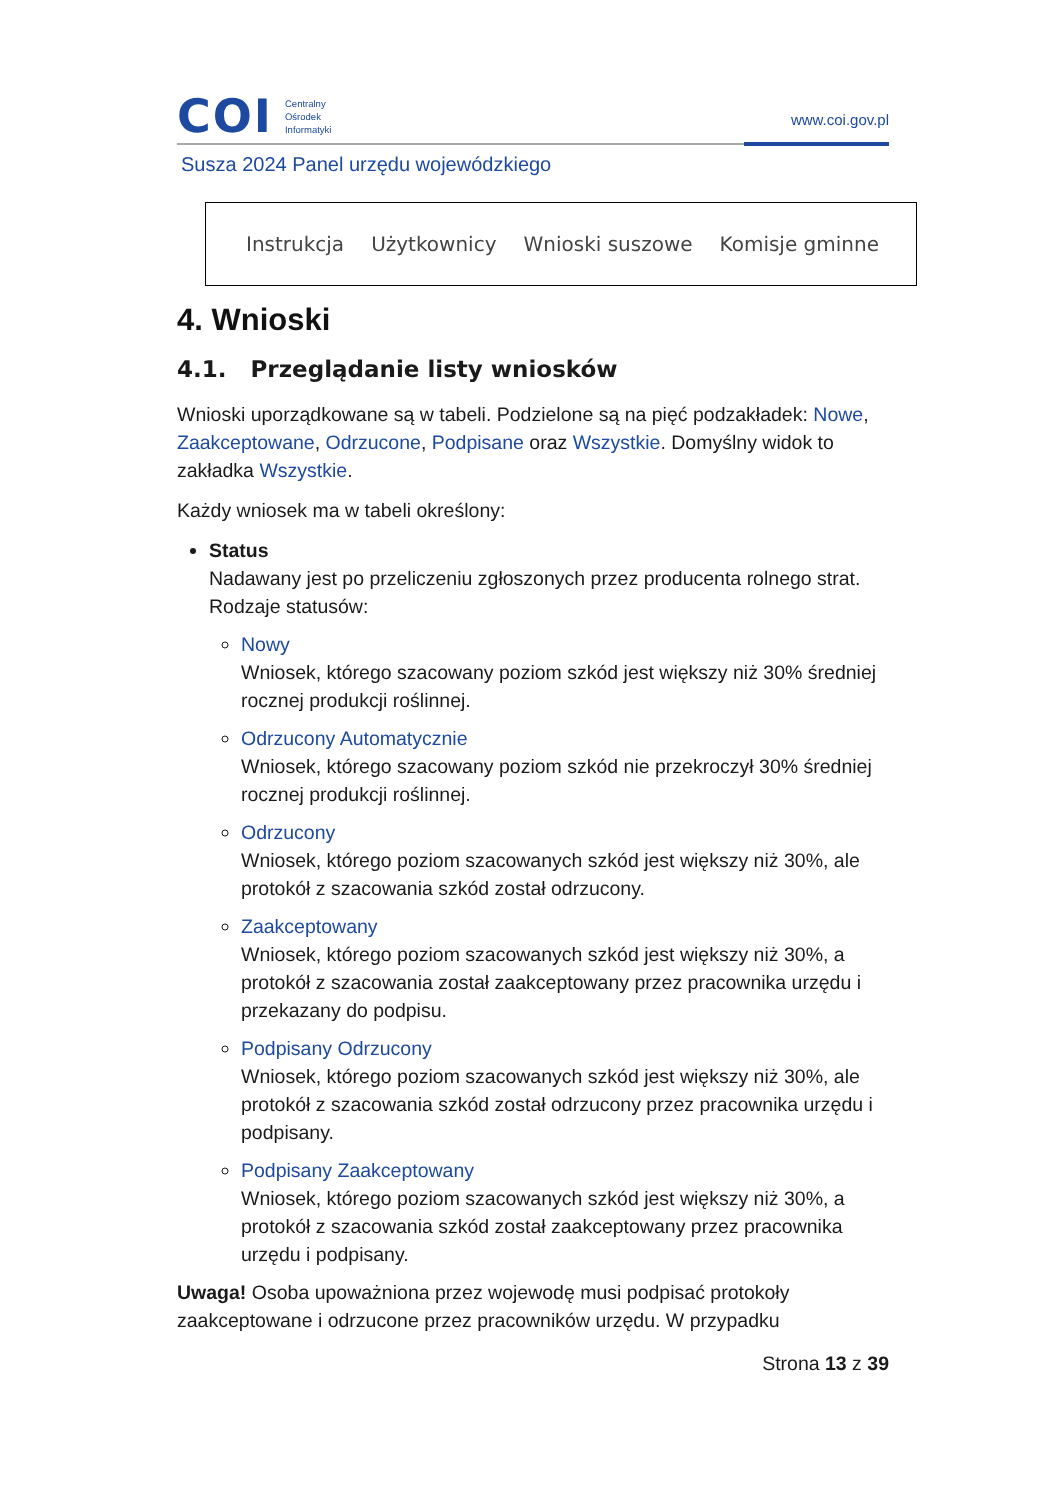COI
Centralny
Ośrodek
Informatyki
www.coi.gov.pl
Susza 2024 Panel urzędu wojewódzkiego
Instrukcja Użytkownicy Wnioski suszowe Komisje gminne
4. Wnioski
4.1. Przeglądanie listy wniosków
Wnioski uporządkowane są w tabeli. Podzielone są na pięć podzakładek: Nowe, Zaakceptowane, Odrzucone, Podpisane oraz Wszystkie. Domyślny widok to zakładka Wszystkie.
Każdy wniosek ma w tabeli określony:
Status
Nadawany jest po przeliczeniu zgłoszonych przez producenta rolnego strat. Rodzaje statusów:
Nowy
Wniosek, którego szacowany poziom szkód jest większy niż 30% średniej rocznej produkcji roślinnej.
Odrzucony Automatycznie
Wniosek, którego szacowany poziom szkód nie przekroczył 30% średniej rocznej produkcji roślinnej.
Odrzucony
Wniosek, którego poziom szacowanych szkód jest większy niż 30%, ale protokół z szacowania szkód został odrzucony.
Zaakceptowany
Wniosek, którego poziom szacowanych szkód jest większy niż 30%, a protokół z szacowania został zaakceptowany przez pracownika urzędu i przekazany do podpisu.
Podpisany Odrzucony
Wniosek, którego poziom szacowanych szkód jest większy niż 30%, ale protokół z szacowania szkód został odrzucony przez pracownika urzędu i podpisany.
Podpisany Zaakceptowany
Wniosek, którego poziom szacowanych szkód jest większy niż 30%, a protokół z szacowania szkód został zaakceptowany przez pracownika urzędu i podpisany.
Uwaga! Osoba upoważniona przez wojewodę musi podpisać protokoły zaakceptowane i odrzucone przez pracowników urzędu. W przypadku
Strona 13 z 39